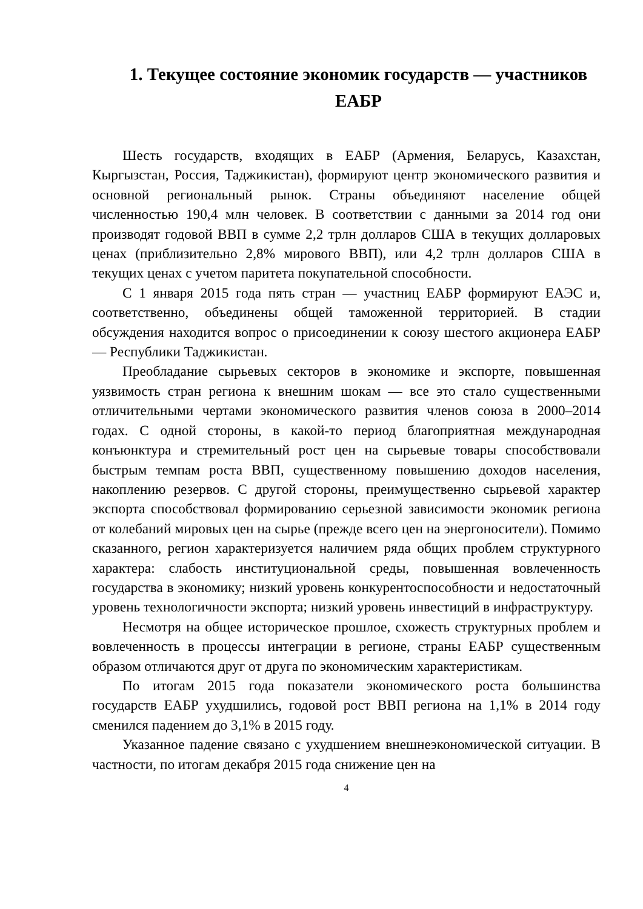1. Текущее состояние экономик государств — участников ЕАБР
Шесть государств, входящих в ЕАБР (Армения, Беларусь, Казахстан, Кыргызстан, Россия, Таджикистан), формируют центр экономического развития и основной региональный рынок. Страны объединяют население общей численностью 190,4 млн человек. В соответствии с данными за 2014 год они производят годовой ВВП в сумме 2,2 трлн долларов США в текущих долларовых ценах (приблизительно 2,8% мирового ВВП), или 4,2 трлн долларов США в текущих ценах с учетом паритета покупательной способности.
С 1 января 2015 года пять стран — участниц ЕАБР формируют ЕАЭС и, соответственно, объединены общей таможенной территорией. В стадии обсуждения находится вопрос о присоединении к союзу шестого акционера ЕАБР — Республики Таджикистан.
Преобладание сырьевых секторов в экономике и экспорте, повышенная уязвимость стран региона к внешним шокам — все это стало существенными отличительными чертами экономического развития членов союза в 2000–2014 годах. С одной стороны, в какой-то период благоприятная международная конъюнктура и стремительный рост цен на сырьевые товары способствовали быстрым темпам роста ВВП, существенному повышению доходов населения, накоплению резервов. С другой стороны, преимущественно сырьевой характер экспорта способствовал формированию серьезной зависимости экономик региона от колебаний мировых цен на сырье (прежде всего цен на энергоносители). Помимо сказанного, регион характеризуется наличием ряда общих проблем структурного характера: слабость институциональной среды, повышенная вовлеченность государства в экономику; низкий уровень конкурентоспособности и недостаточный уровень технологичности экспорта; низкий уровень инвестиций в инфраструктуру.
Несмотря на общее историческое прошлое, схожесть структурных проблем и вовлеченность в процессы интеграции в регионе, страны ЕАБР существенным образом отличаются друг от друга по экономическим характеристикам.
По итогам 2015 года показатели экономического роста большинства государств ЕАБР ухудшились, годовой рост ВВП региона на 1,1% в 2014 году сменился падением до 3,1% в 2015 году.
Указанное падение связано с ухудшением внешнеэкономической ситуации. В частности, по итогам декабря 2015 года снижение цен на
4